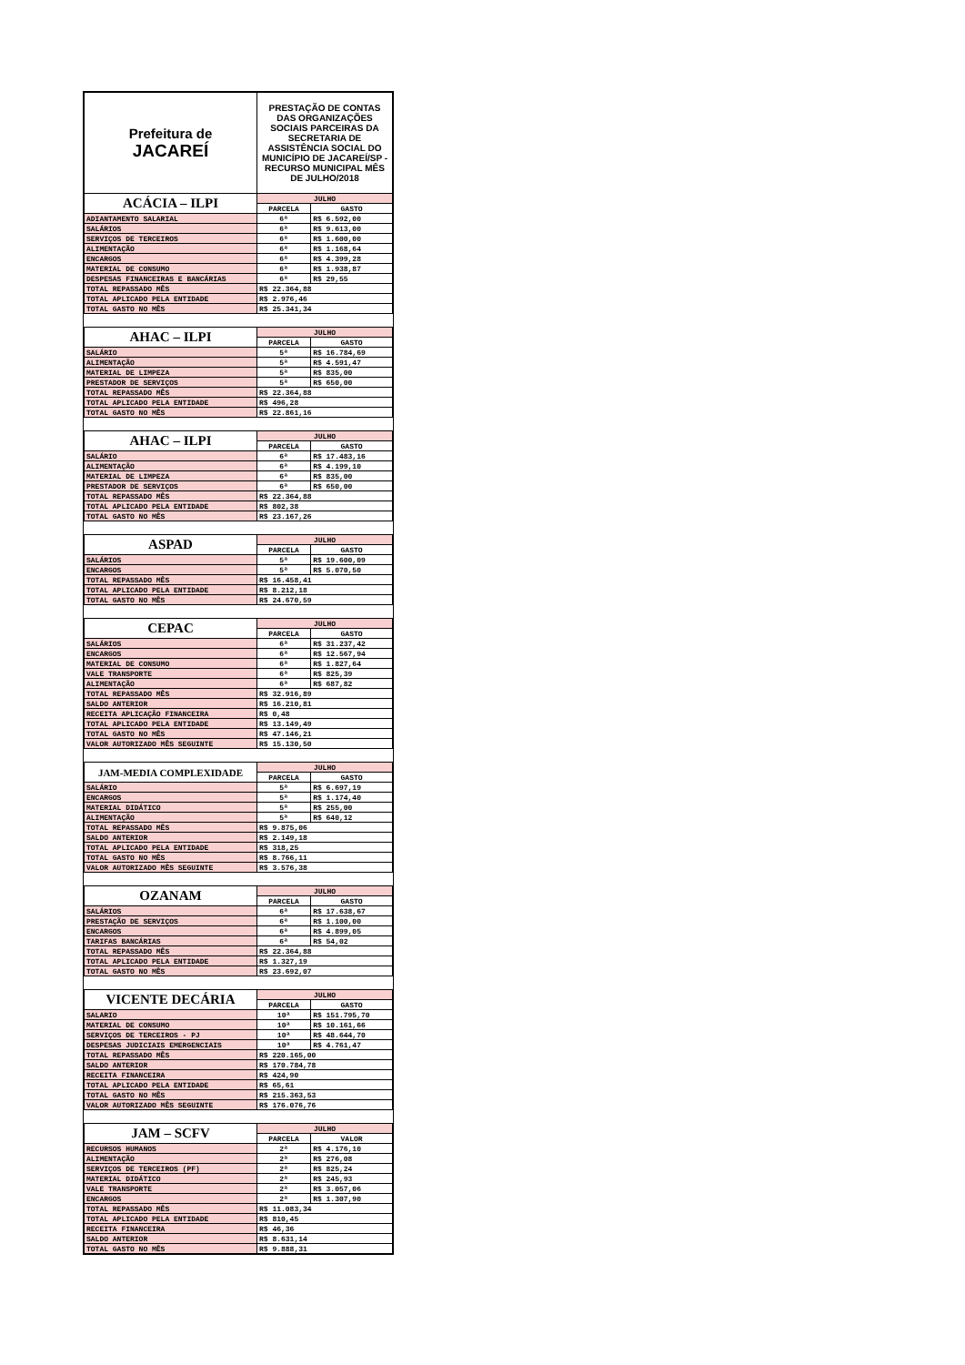| Prefeitura de JACAREÍ | PRESTAÇÃO DE CONTAS DAS ORGANIZAÇÕES SOCIAIS PARCEIRAS DA SECRETARIA DE ASSISTÊNCIA SOCIAL DO MUNICÍPIO DE JACAREÍ/SP - RECURSO MUNICIPAL MÊS DE JULHO/2018 | |
| ACÁCIA – ILPI | JULHO | |
| | PARCELA | GASTO |
| ADIANTAMENTO SALARIAL | 6ª | R$ 6.592,00 |
| SALÁRIOS | 6ª | R$ 9.613,00 |
| SERVIÇOS DE TERCEIROS | 6ª | R$ 1.600,00 |
| ALIMENTAÇÃO | 6ª | R$ 1.168,64 |
| ENCARGOS | 6ª | R$ 4.399,28 |
| MATERIAL DE CONSUMO | 6ª | R$ 1.938,87 |
| DESPESAS FINANCEIRAS E BANCÁRIAS | 6ª | R$ 29,55 |
| TOTAL REPASSADO MÊS | R$ 22.364,88 | |
| TOTAL APLICADO PELA ENTIDADE | R$ 2.976,46 | |
| TOTAL GASTO NO MÊS | R$ 25.341,34 | |
| AHAC – ILPI | JULHO | |
| | PARCELA | GASTO |
| SALÁRIO | 5ª | R$ 16.784,69 |
| ALIMENTAÇÃO | 5ª | R$ 4.591,47 |
| MATERIAL DE LIMPEZA | 5ª | R$ 835,00 |
| PRESTADOR DE SERVIÇOS | 5ª | R$ 650,00 |
| TOTAL REPASSADO MÊS | R$ 22.364,88 | |
| TOTAL APLICADO PELA ENTIDADE | R$ 496,28 | |
| TOTAL GASTO NO MÊS | R$ 22.861,16 | |
| AHAC – ILPI | JULHO | |
| | PARCELA | GASTO |
| SALÁRIO | 6ª | R$ 17.483,16 |
| ALIMENTAÇÃO | 6ª | R$ 4.199,10 |
| MATERIAL DE LIMPEZA | 6ª | R$ 835,00 |
| PRESTADOR DE SERVIÇOS | 6ª | R$ 650,00 |
| TOTAL REPASSADO MÊS | R$ 22.364,88 | |
| TOTAL APLICADO PELA ENTIDADE | R$ 802,38 | |
| TOTAL GASTO NO MÊS | R$ 23.167,26 | |
| ASPAD | JULHO | |
| | PARCELA | GASTO |
| SALÁRIOS | 5ª | R$ 19.600,09 |
| ENCARGOS | 5ª | R$ 5.070,50 |
| TOTAL REPASSADO MÊS | R$ 16.458,41 | |
| TOTAL APLICADO PELA ENTIDADE | R$ 8.212,18 | |
| TOTAL GASTO NO MÊS | R$ 24.670,59 | |
| CEPAC | JULHO | |
| | PARCELA | GASTO |
| SALÁRIOS | 6ª | R$ 31.237,42 |
| ENCARGOS | 6ª | R$ 12.567,94 |
| MATERIAL DE CONSUMO | 6ª | R$ 1.827,64 |
| VALE TRANSPORTE | 6ª | R$ 825,39 |
| ALIMENTAÇÃO | 6ª | R$ 687,82 |
| TOTAL REPASSADO MÊS | R$ 32.916,89 | |
| SALDO ANTERIOR | R$ 16.210,81 | |
| RECEITA APLICAÇÃO FINANCEIRA | R$ 0,48 | |
| TOTAL APLICADO PELA ENTIDADE | R$ 13.149,49 | |
| TOTAL GASTO NO MÊS | R$ 47.146,21 | |
| VALOR AUTORIZADO MÊS SEGUINTE | R$ 15.130,50 | |
| JAM-MEDIA COMPLEXIDADE | JULHO | |
| | PARCELA | GASTO |
| SALÁRIO | 5ª | R$ 6.697,19 |
| ENCARGOS | 5ª | R$ 1.174,40 |
| MATERIAL DIDÁTICO | 5ª | R$ 255,00 |
| ALIMENTAÇÃO | 5ª | R$ 640,12 |
| TOTAL REPASSADO MÊS | R$ 9.875,06 | |
| SALDO ANTERIOR | R$ 2.149,18 | |
| TOTAL APLICADO PELA ENTIDADE | R$ 318,25 | |
| TOTAL GASTO NO MÊS | R$ 8.766,11 | |
| VALOR AUTORIZADO MÊS SEGUINTE | R$ 3.576,38 | |
| OZANAM | JULHO | |
| | PARCELA | GASTO |
| SALÁRIOS | 6ª | R$ 17.638,67 |
| PRESTAÇÃO DE SERVIÇOS | 6ª | R$ 1.100,00 |
| ENCARGOS | 6ª | R$ 4.899,05 |
| TARIFAS BANCÁRIAS | 6ª | R$ 54,02 |
| TOTAL REPASSADO MÊS | R$ 22.364,88 | |
| TOTAL APLICADO PELA ENTIDADE | R$ 1.327,19 | |
| TOTAL GASTO NO MÊS | R$ 23.692,07 | |
| VICENTE DECÁRIA | JULHO | |
| | PARCELA | GASTO |
| SALARIO | 10ª | R$ 151.795,70 |
| MATERIAL DE CONSUMO | 10ª | R$ 10.161,66 |
| SERVIÇOS DE TERCEIROS - PJ | 10ª | R$ 48.644,70 |
| DESPESAS JUDICIAIS EMERGENCIAIS | 10ª | R$ 4.761,47 |
| TOTAL REPASSADO MÊS | R$ 220.165,00 | |
| SALDO ANTERIOR | R$ 170.784,78 | |
| RECEITA FINANCEIRA | R$ 424,90 | |
| TOTAL APLICADO PELA ENTIDADE | R$ 65,61 | |
| TOTAL GASTO NO MÊS | R$ 215.363,53 | |
| VALOR AUTORIZADO MÊS SEGUINTE | R$ 176.076,76 | |
| JAM – SCFV | JULHO | |
| | PARCELA | VALOR |
| RECURSOS HUMANOS | 2ª | R$ 4.176,10 |
| ALIMENTAÇÃO | 2ª | R$ 276,08 |
| SERVIÇOS DE TERCEIROS (PF) | 2ª | R$ 825,24 |
| MATERIAL DIDÁTICO | 2ª | R$ 245,93 |
| VALE TRANSPORTE | 2ª | R$ 3.057,06 |
| ENCARGOS | 2ª | R$ 1.307,90 |
| TOTAL REPASSADO MÊS | R$ 11.083,34 | |
| TOTAL APLICADO PELA ENTIDADE | R$ 810,45 | |
| RECEITA FINANCEIRA | R$ 46,36 | |
| SALDO ANTERIOR | R$ 8.631,14 | |
| TOTAL GASTO NO MÊS | R$ 9.888,31 | |